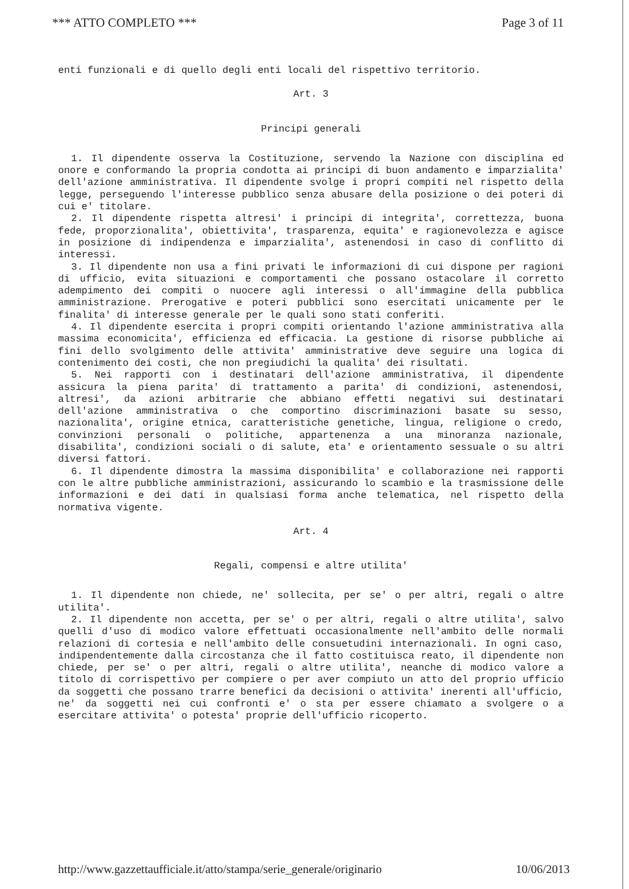*** ATTO COMPLETO *** Page 3 of 11
enti funzionali e di quello degli enti locali del rispettivo territorio.
Art. 3
Principi generali
1. Il dipendente osserva la Costituzione, servendo la Nazione con disciplina ed onore e conformando la propria condotta ai principi di buon andamento e imparzialita' dell'azione amministrativa. Il dipendente svolge i propri compiti nel rispetto della legge, perseguendo l'interesse pubblico senza abusare della posizione o dei poteri di cui e' titolare.
2. Il dipendente rispetta altresi' i principi di integrita', correttezza, buona fede, proporzionalita', obiettivita', trasparenza, equita' e ragionevolezza e agisce in posizione di indipendenza e imparzialita', astenendosi in caso di conflitto di interessi.
3. Il dipendente non usa a fini privati le informazioni di cui dispone per ragioni di ufficio, evita situazioni e comportamenti che possano ostacolare il corretto adempimento dei compiti o nuocere agli interessi o all'immagine della pubblica amministrazione. Prerogative e poteri pubblici sono esercitati unicamente per le finalita' di interesse generale per le quali sono stati conferiti.
4. Il dipendente esercita i propri compiti orientando l'azione amministrativa alla massima economicita', efficienza ed efficacia. La gestione di risorse pubbliche ai fini dello svolgimento delle attivita' amministrative deve seguire una logica di contenimento dei costi, che non pregiudichi la qualita' dei risultati.
5. Nei rapporti con i destinatari dell'azione amministrativa, il dipendente assicura la piena parita' di trattamento a parita' di condizioni, astenendosi, altresi', da azioni arbitrarie che abbiano effetti negativi sui destinatari dell'azione amministrativa o che comportino discriminazioni basate su sesso, nazionalita', origine etnica, caratteristiche genetiche, lingua, religione o credo, convinzioni personali o politiche, appartenenza a una minoranza nazionale, disabilita', condizioni sociali o di salute, eta' e orientamento sessuale o su altri diversi fattori.
6. Il dipendente dimostra la massima disponibilita' e collaborazione nei rapporti con le altre pubbliche amministrazioni, assicurando lo scambio e la trasmissione delle informazioni e dei dati in qualsiasi forma anche telematica, nel rispetto della normativa vigente.
Art. 4
Regali, compensi e altre utilita'
1. Il dipendente non chiede, ne' sollecita, per se' o per altri, regali o altre utilita'.
2. Il dipendente non accetta, per se' o per altri, regali o altre utilita', salvo quelli d'uso di modico valore effettuati occasionalmente nell'ambito delle normali relazioni di cortesia e nell'ambito delle consuetudini internazionali. In ogni caso, indipendentemente dalla circostanza che il fatto costituisca reato, il dipendente non chiede, per se' o per altri, regali o altre utilita', neanche di modico valore a titolo di corrispettivo per compiere o per aver compiuto un atto del proprio ufficio da soggetti che possano trarre benefici da decisioni o attivita' inerenti all'ufficio, ne' da soggetti nei cui confronti e' o sta per essere chiamato a svolgere o a esercitare attivita' o potesta' proprie dell'ufficio ricoperto.
http://www.gazzettaufficiale.it/atto/stampa/serie_generale/originario 10/06/2013